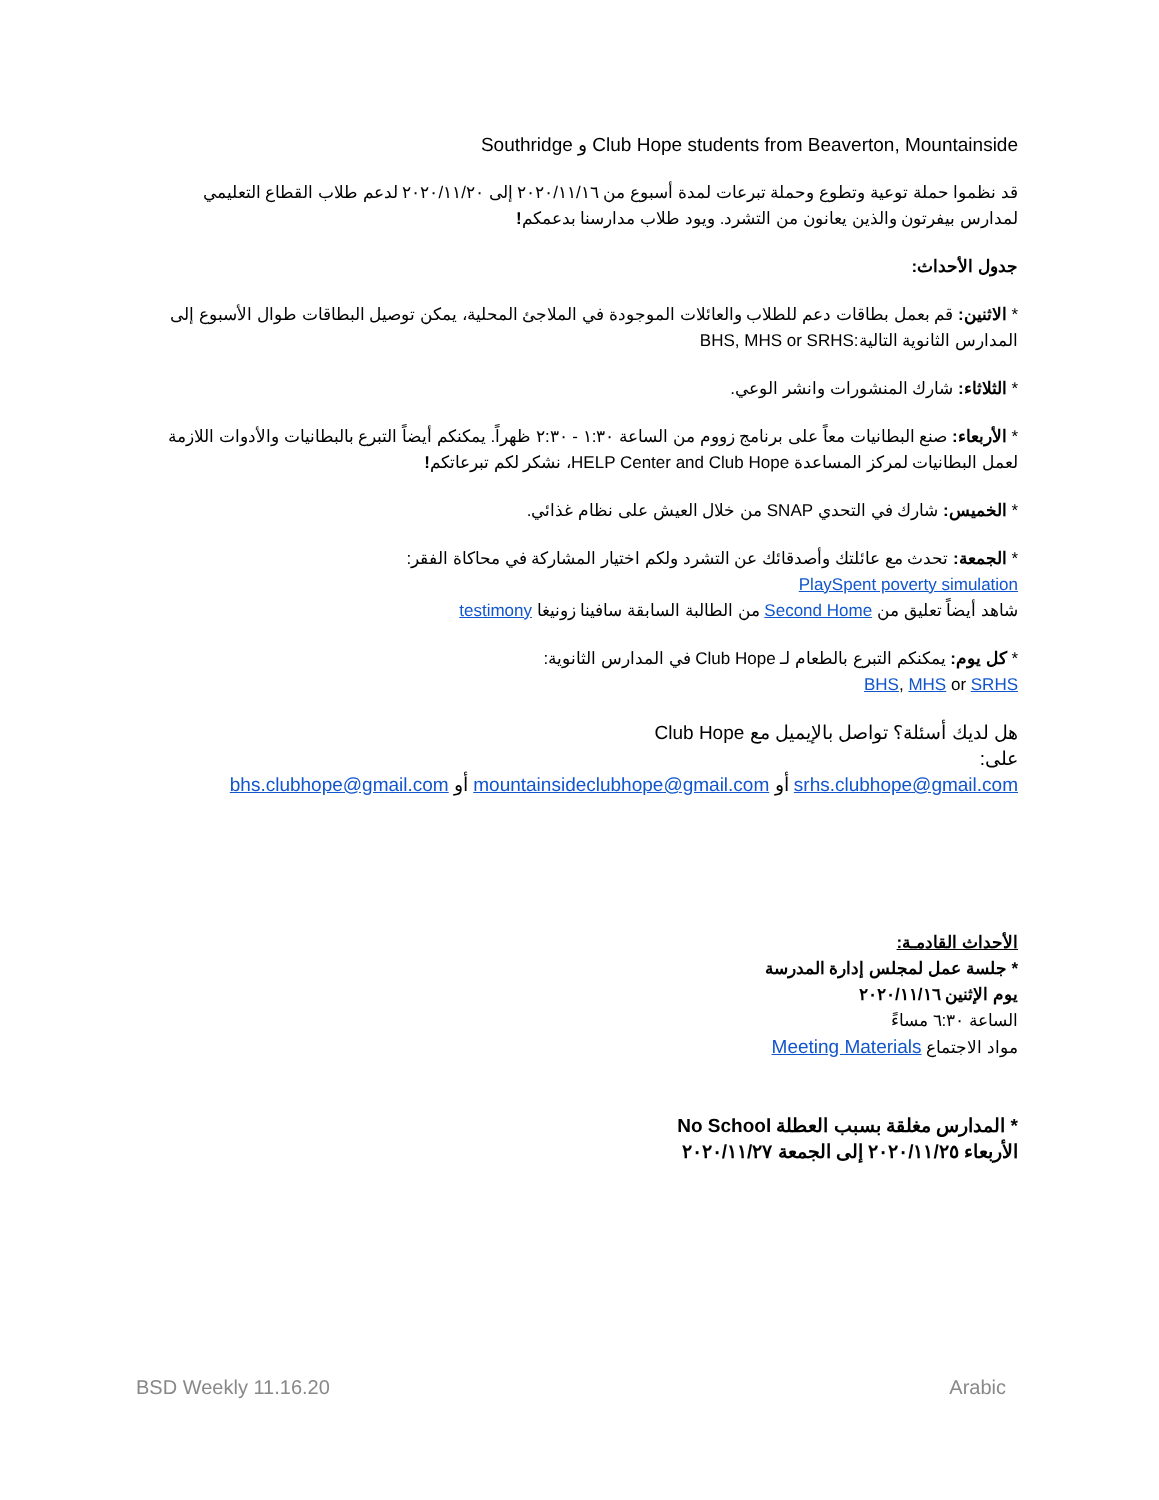Club Hope students from Beaverton, Mountainside و Southridge
قد نظموا حملة توعية وتطوع وحملة تبرعات لمدة أسبوع من ٢٠٢٠/١١/١٦ إلى ٢٠٢٠/١١/٢٠ لدعم طلاب القطاع التعليمي لمدارس بيفرتون والذين يعانون من التشرد. ويود طلاب مدارسنا بدعمكم!
جدول الأحداث:
* الاثنين: قم بعمل بطاقات دعم للطلاب والعائلات الموجودة في الملاجئ المحلية، يمكن توصيل البطاقات طوال الأسبوع إلى المدارس الثانوية التالية:BHS, MHS or SRHS
* الثلاثاء: شارك المنشورات وانشر الوعي.
* الأربعاء: صنع البطانيات معاً على برنامج زووم من الساعة ١:٣٠ - ٢:٣٠ ظهراً. يمكنكم أيضاً التبرع بالبطانيات والأدوات اللازمة لعمل البطانيات لمركز المساعدة HELP Center and Club Hope، نشكر لكم تبرعاتكم!
* الخميس: شارك في التحدي SNAP من خلال العيش على نظام غذائي.
* الجمعة: تحدث مع عائلتك وأصدقائك عن التشرد ولكم اختيار المشاركة في محاكاة الفقر:
PlaySpent poverty simulation
شاهد أيضاً تعليق من Second Home من الطالبة السابقة سافينا زونيغا testimony
* كل يوم: يمكنكم التبرع بالطعام لـ Club Hope في المدارس الثانوية:
BHS, MHS or SRHS
هل لديك أسئلة؟ تواصل بالإيميل مع Club Hope
على:
srhs.clubhope@gmail.com أو mountainsideclubhope@gmail.com أو bhs.clubhope@gmail.com
الأحداث القادمـة:
* جلسة عمل لمجلس إدارة المدرسة
يوم الإثنين ٢٠٢٠/١١/١٦
الساعة ٦:٣٠ مساءً
مواد الاجتماع Meeting Materials
* المدارس مغلقة بسبب العطلة No School
الأربعاء ٢٠٢٠/١١/٢٥ إلى الجمعة ٢٠٢٠/١١/٢٧
BSD Weekly 11.16.20 Arabic